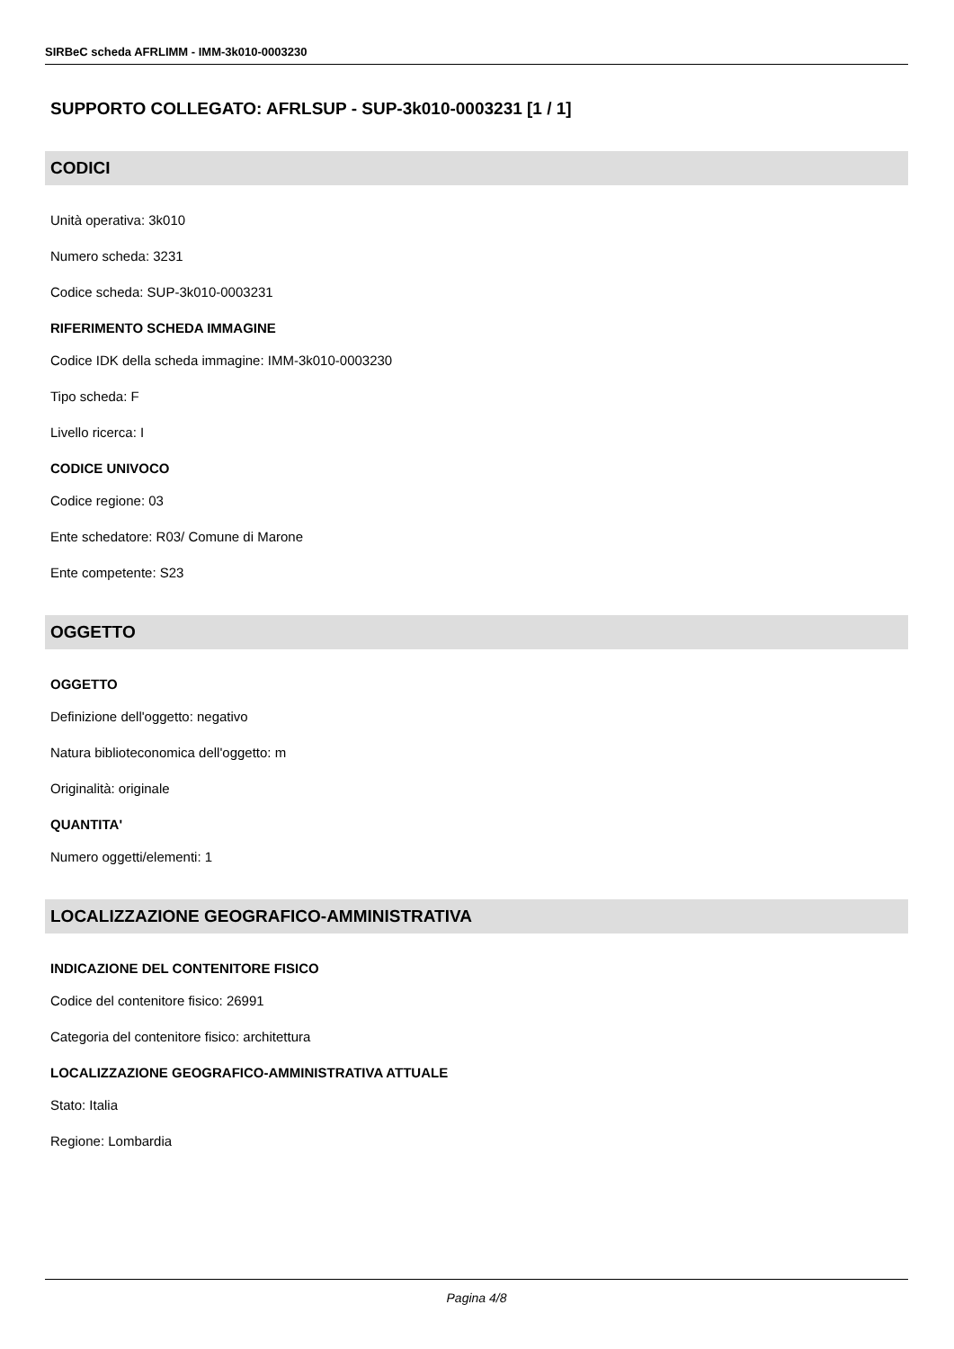SIRBeC scheda AFRLIMM - IMM-3k010-0003230
SUPPORTO COLLEGATO: AFRLSUP - SUP-3k010-0003231 [1 / 1]
CODICI
Unità operativa: 3k010
Numero scheda: 3231
Codice scheda: SUP-3k010-0003231
RIFERIMENTO SCHEDA IMMAGINE
Codice IDK della scheda immagine: IMM-3k010-0003230
Tipo scheda: F
Livello ricerca: I
CODICE UNIVOCO
Codice regione: 03
Ente schedatore: R03/ Comune di Marone
Ente competente: S23
OGGETTO
OGGETTO
Definizione dell'oggetto: negativo
Natura biblioteconomica dell'oggetto: m
Originalità: originale
QUANTITA'
Numero oggetti/elementi: 1
LOCALIZZAZIONE GEOGRAFICO-AMMINISTRATIVA
INDICAZIONE DEL CONTENITORE FISICO
Codice del contenitore fisico: 26991
Categoria del contenitore fisico: architettura
LOCALIZZAZIONE GEOGRAFICO-AMMINISTRATIVA ATTUALE
Stato: Italia
Regione: Lombardia
Pagina 4/8